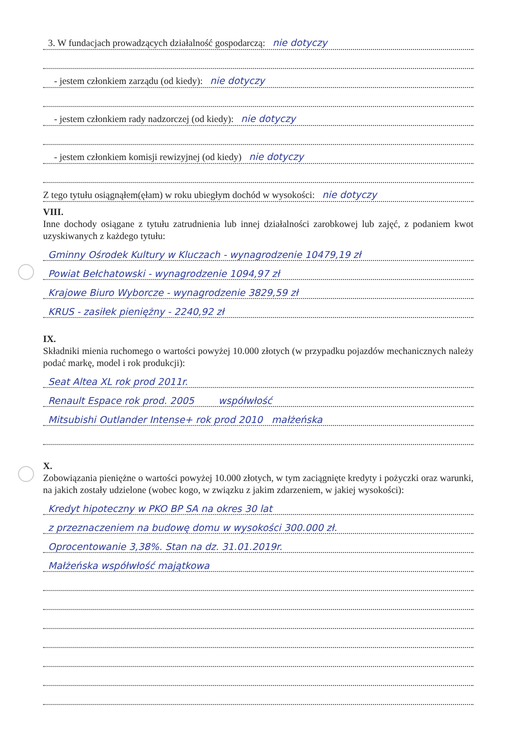3. W fundacjach prowadzących działalność gospodarczą: nie dotyczy
- jestem członkiem zarządu (od kiedy): nie dotyczy
- jestem członkiem rady nadzorczej (od kiedy): nie dotyczy
- jestem członkiem komisji rewizyjnej (od kiedy) nie dotyczy
Z tego tytułu osiągnąłem(ęłam) w roku ubiegłym dochód w wysokości: nie dotyczy
VIII.
Inne dochody osiągane z tytułu zatrudnienia lub innej działalności zarobkowej lub zajęć, z podaniem kwot uzyskiwanych z każdego tytułu:
Gminny Ośrodek Kultury w Kluczach - wynagrodzenie 10479,19 zł
Powiat Bełchatowski - wynagrodzenie 1094,97 zł
Krajowe Biuro Wyborcze - wynagrodzenie 3829,59 zł
KRUS - zasiłek pieniężny - 2240,92 zł
IX.
Składniki mienia ruchomego o wartości powyżej 10.000 złotych (w przypadku pojazdów mechanicznych należy podać markę, model i rok produkcji):
Seat Altea XL rok prod 2011r.
Renault Espace rok prod. 2005 współwłość
Mitsubishi Outlander Intense+ rok prod 2010 małżeńska
X.
Zobowiązania pieniężne o wartości powyżej 10.000 złotych, w tym zaciągnięte kredyty i pożyczki oraz warunki, na jakich zostały udzielone (wobec kogo, w związku z jakim zdarzeniem, w jakiej wysokości):
Kredyt hipoteczny w PKO BP SA na okres 30 lat
z przeznaczeniem na budowę domu w wysokości 300.000 zł.
Oprocentowanie 3,38%. Stan na dz. 31.01.2019r.
Małżeńska współwłość majątkowa